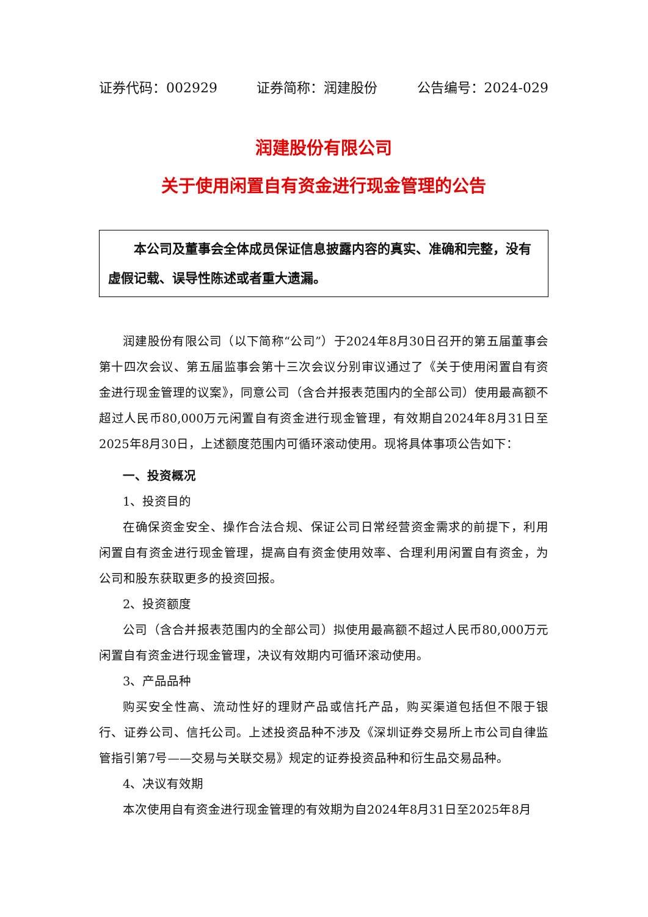证券代码：002929 证券简称：润建股份 公告编号：2024-029
润建股份有限公司
关于使用闲置自有资金进行现金管理的公告
本公司及董事会全体成员保证信息披露内容的真实、准确和完整，没有虚假记载、误导性陈述或者重大遗漏。
润建股份有限公司（以下简称“公司”）于2024年8月30日召开的第五届董事会第十四次会议、第五届监事会第十三次会议分别审议通过了《关于使用闲置自有资金进行现金管理的议案》，同意公司（含合并报表范围内的全部公司）使用最高额不超过人民币80,000万元闲置自有资金进行现金管理，有效期自2024年8月31日至2025年8月30日，上述额度范围内可循环滚动使用。现将具体事项公告如下：
一、投资概况
1、投资目的
在确保资金安全、操作合法合规、保证公司日常经营资金需求的前提下，利用闲置自有资金进行现金管理，提高自有资金使用效率、合理利用闲置自有资金，为公司和股东获取更多的投资回报。
2、投资额度
公司（含合并报表范围内的全部公司）拟使用最高额不超过人民币80,000万元闲置自有资金进行现金管理，决议有效期内可循环滚动使用。
3、产品品种
购买安全性高、流动性好的理财产品或信托产品，购买渠道包括但不限于银行、证券公司、信托公司。上述投资品种不涉及《深圳证券交易所上市公司自律监管指引第7号——交易与关联交易》规定的证券投资品种和衍生品交易品种。
4、决议有效期
本次使用自有资金进行现金管理的有效期为自2024年8月31日至2025年8月